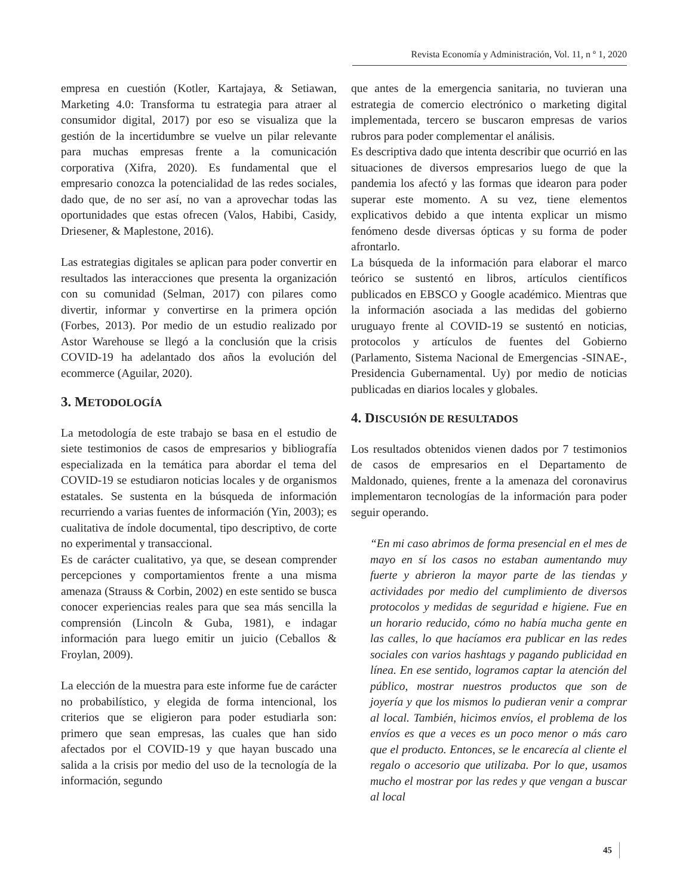Revista Economía y Administración, Vol. 11, n º 1, 2020
empresa en cuestión (Kotler, Kartajaya, & Setiawan, Marketing 4.0: Transforma tu estrategia para atraer al consumidor digital, 2017) por eso se visualiza que la gestión de la incertidumbre se vuelve un pilar relevante para muchas empresas frente a la comunicación corporativa (Xifra, 2020). Es fundamental que el empresario conozca la potencialidad de las redes sociales, dado que, de no ser así, no van a aprovechar todas las oportunidades que estas ofrecen (Valos, Habibi, Casidy, Driesener, & Maplestone, 2016).
Las estrategias digitales se aplican para poder convertir en resultados las interacciones que presenta la organización con su comunidad (Selman, 2017) con pilares como divertir, informar y convertirse en la primera opción (Forbes, 2013). Por medio de un estudio realizado por Astor Warehouse se llegó a la conclusión que la crisis COVID-19 ha adelantado dos años la evolución del ecommerce (Aguilar, 2020).
3. METODOLOGÍA
La metodología de este trabajo se basa en el estudio de siete testimonios de casos de empresarios y bibliografía especializada en la temática para abordar el tema del COVID-19 se estudiaron noticias locales y de organismos estatales. Se sustenta en la búsqueda de información recurriendo a varias fuentes de información (Yin, 2003); es cualitativa de índole documental, tipo descriptivo, de corte no experimental y transaccional.
Es de carácter cualitativo, ya que, se desean comprender percepciones y comportamientos frente a una misma amenaza (Strauss & Corbin, 2002) en este sentido se busca conocer experiencias reales para que sea más sencilla la comprensión (Lincoln & Guba, 1981), e indagar información para luego emitir un juicio (Ceballos & Froylan, 2009).
La elección de la muestra para este informe fue de carácter no probabilístico, y elegida de forma intencional, los criterios que se eligieron para poder estudiarla son: primero que sean empresas, las cuales que han sido afectados por el COVID-19 y que hayan buscado una salida a la crisis por medio del uso de la tecnología de la información, segundo
que antes de la emergencia sanitaria, no tuvieran una estrategia de comercio electrónico o marketing digital implementada, tercero se buscaron empresas de varios rubros para poder complementar el análisis.
Es descriptiva dado que intenta describir que ocurrió en las situaciones de diversos empresarios luego de que la pandemia los afectó y las formas que idearon para poder superar este momento. A su vez, tiene elementos explicativos debido a que intenta explicar un mismo fenómeno desde diversas ópticas y su forma de poder afrontarlo.
La búsqueda de la información para elaborar el marco teórico se sustentó en libros, artículos científicos publicados en EBSCO y Google académico. Mientras que la información asociada a las medidas del gobierno uruguayo frente al COVID-19 se sustentó en noticias, protocolos y artículos de fuentes del Gobierno (Parlamento, Sistema Nacional de Emergencias -SINAE-, Presidencia Gubernamental. Uy) por medio de noticias publicadas en diarios locales y globales.
4. DISCUSIÓN DE RESULTADOS
Los resultados obtenidos vienen dados por 7 testimonios de casos de empresarios en el Departamento de Maldonado, quienes, frente a la amenaza del coronavirus implementaron tecnologías de la información para poder seguir operando.
“En mi caso abrimos de forma presencial en el mes de mayo en sí los casos no estaban aumentando muy fuerte y abrieron la mayor parte de las tiendas y actividades por medio del cumplimiento de diversos protocolos y medidas de seguridad e higiene. Fue en un horario reducido, cómo no había mucha gente en las calles, lo que hacíamos era publicar en las redes sociales con varios hashtags y pagando publicidad en línea. En ese sentido, logramos captar la atención del público, mostrar nuestros productos que son de joyería y que los mismos lo pudieran venir a comprar al local. También, hicimos envíos, el problema de los envíos es que a veces es un poco menor o más caro que el producto. Entonces, se le encarecía al cliente el regalo o accesorio que utilizaba. Por lo que, usamos mucho el mostrar por las redes y que vengan a buscar al local
45